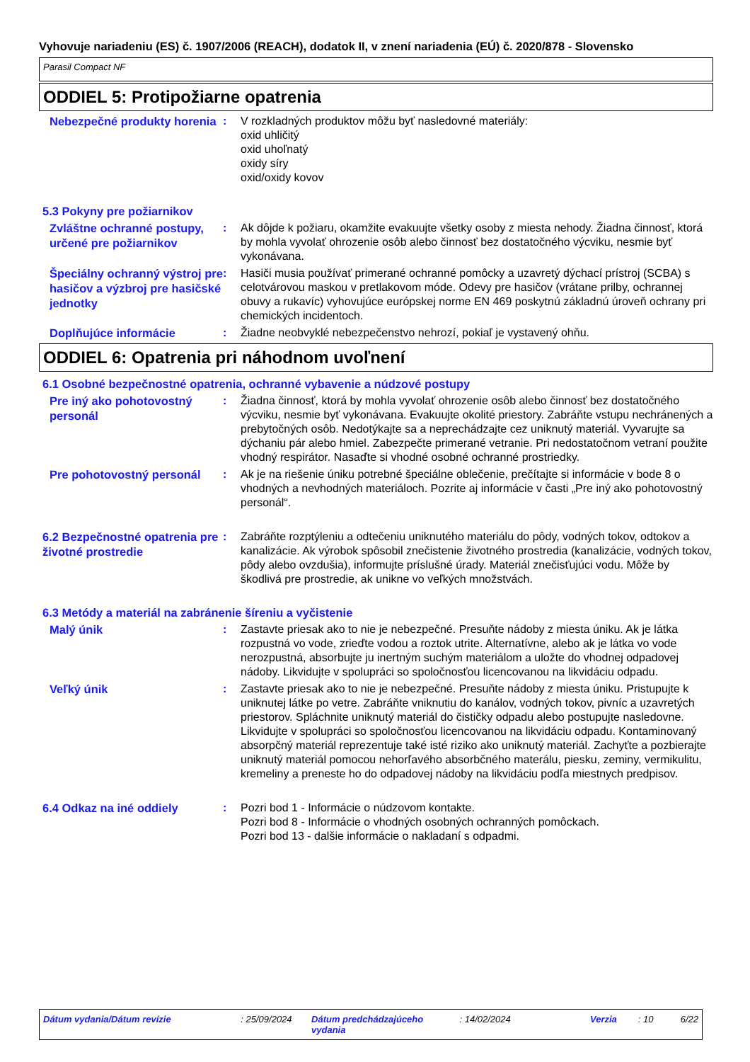Vyhovuje nariadeniu (ES) č. 1907/2006 (REACH), dodatok II, v znení nariadenia (EÚ) č. 2020/878 - Slovensko
Parasil Compact NF
ODDIEL 5: Protipožiarne opatrenia
Nebezpečné produkty horenia
: V rozkladných produktov môžu byť nasledovné materiály:
oxid uhličitý
oxid uhoľnatý
oxidy síry
oxid/oxidy kovov
5.3 Pokyny pre požiarnikov
Zvláštne ochranné postupy, určené pre požiarnikov
: Ak dôjde k požiaru, okamžite evakuujte všetky osoby z miesta nehody. Žiadna činnosť, ktorá by mohla vyvolať ohrozenie osôb alebo činnosť bez dostatočného výcviku, nesmie byť vykonávana.
Špeciálny ochranný výstroj pre hasičov a výzbroj pre hasičské jednotky
: Hasiči musia používať primerané ochranné pomôcky a uzavretý dýchací prístroj (SCBA) s celotvárovou maskou v pretlakovom móde. Odevy pre hasičov (vrátane prilby, ochrannej obuvy a rukavíc) vyhovujúce európskej norme EN 469 poskytnú základnú úroveň ochrany pri chemických incidentoch.
Doplňujúce informácie
: Žiadne neobvyklé nebezpečenstvo nehrozí, pokiaľ je vystavený ohňu.
ODDIEL 6: Opatrenia pri náhodnom uvoľnení
6.1 Osobné bezpečnostné opatrenia, ochranné vybavenie a núdzové postupy
Pre iný ako pohotovostný personál
: Žiadna činnosť, ktorá by mohla vyvolať ohrozenie osôb alebo činnosť bez dostatočného výcviku, nesmie byť vykonávana. Evakuujte okolité priestory. Zabráňte vstupu nechránených a prebytočných osôb. Nedotýkajte sa a neprechádzajte cez uniknutý materiál. Vyvarujte sa dýchaniu pár alebo hmiel. Zabezpečte primerané vetranie. Pri nedostatočnom vetraní použite vhodný respirátor. Nasaďte si vhodné osobné ochranné prostriedky.
Pre pohotovostný personál
: Ak je na riešenie úniku potrebné špeciálne oblečenie, prečítajte si informácie v bode 8 o vhodných a nevhodných materiáloch. Pozrite aj informácie v časti „Pre iný ako pohotovostný personál“.
6.2 Bezpečnostné opatrenia pre životné prostredie
: Zabráňte rozptýleniu a odtečeniu uniknutého materiálu do pôdy, vodných tokov, odtokov a kanalizácie. Ak výrobok spôsobil znečistenie životného prostredia (kanalizácie, vodných tokov, pôdy alebo ovzdušia), informujte príslušné úrady. Materiál znečisťujúci vodu. Môže by škodlivá pre prostredie, ak unikne vo veľkých množstvách.
6.3 Metódy a materiál na zabránenie šíreniu a vyčistenie
Malý únik
: Zastavte priesak ako to nie je nebezpečné. Presuňte nádoby z miesta úniku. Ak je látka rozpustná vo vode, zrieďte vodou a roztok utrite. Alternatívne, alebo ak je látka vo vode nerozpustná, absorbujte ju inertným suchým materiálom a uložte do vhodnej odpadovej nádoby. Likvidujte v spolupráci so spoločnosťou licencovanou na likvidáciu odpadu.
Veľký únik
: Zastavte priesak ako to nie je nebezpečné. Presuňte nádoby z miesta úniku. Pristupujte k uniknutej látke po vetre. Zabráňte vniknutiu do kanálov, vodných tokov, pivníc a uzavretých priestorov. Spláchnite uniknutý materiál do čističky odpadu alebo postupujte nasledovne. Likvidujte v spolupráci so spoločnosťou licencovanou na likvidáciu odpadu. Kontaminovaný absorpčný materiál reprezentuje také isté riziko ako uniknutý materiál. Zachyťte a pozbierajte uniknutý materiál pomocou nehorľavého absorbčného materálu, piesku, zeminy, vermikulitu, kremeliny a preneste ho do odpadovej nádoby na likvidáciu podľa miestnych predpisov.
6.4 Odkaz na iné oddiely
: Pozri bod 1 - Informácie o núdzovom kontakte.
Pozri bod 8 - Informácie o vhodných osobných ochranných pomôckach.
Pozri bod 13 - dalšie informácie o nakladaní s odpadmi.
Dátum vydania/Dátum revízie : 25/09/2024 Dátum predchádzajúceho vydania
: 14/02/2024 Verzia : 10 6/22